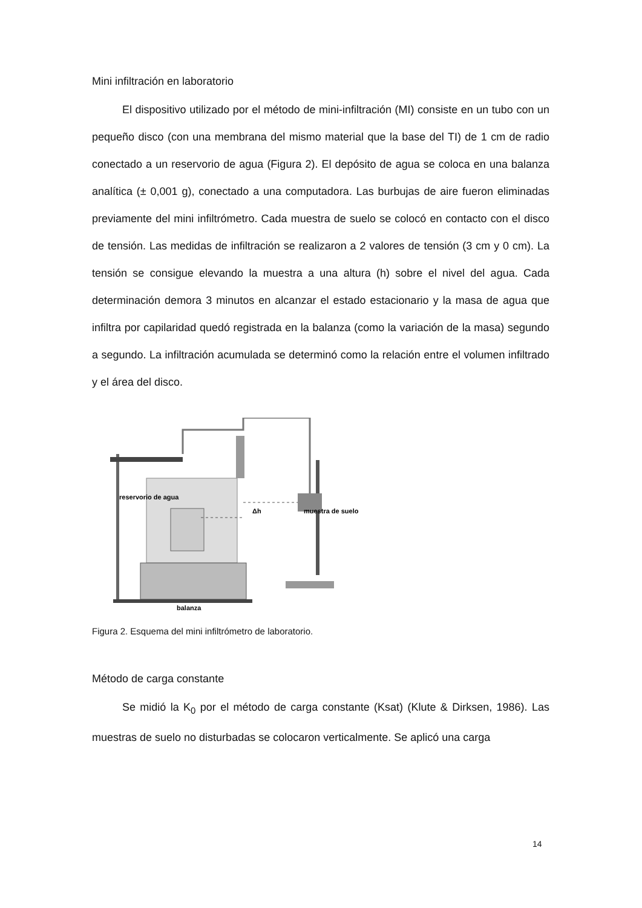Mini infiltración en laboratorio
El dispositivo utilizado por el método de mini-infiltración (MI) consiste en un tubo con un pequeño disco (con una membrana del mismo material que la base del TI) de 1 cm de radio conectado a un reservorio de agua (Figura 2). El depósito de agua se coloca en una balanza analítica (± 0,001 g), conectado a una computadora. Las burbujas de aire fueron eliminadas previamente del mini infiltrómetro. Cada muestra de suelo se colocó en contacto con el disco de tensión. Las medidas de infiltración se realizaron a 2 valores de tensión (3 cm y 0 cm). La tensión se consigue elevando la muestra a una altura (h) sobre el nivel del agua. Cada determinación demora 3 minutos en alcanzar el estado estacionario y la masa de agua que infiltra por capilaridad quedó registrada en la balanza (como la variación de la masa) segundo a segundo. La infiltración acumulada se determinó como la relación entre el volumen infiltrado y el área del disco.
reservorio de agua
Δh
muestra de suelo
balanza
Figura 2. Esquema del mini infiltrómetro de laboratorio.
Método de carga constante
Se midió la K<sub>0</sub> por el método de carga constante (Ksat) (Klute & Dirksen, 1986). Las muestras de suelo no disturbadas se colocaron verticalmente. Se aplicó una carga
14